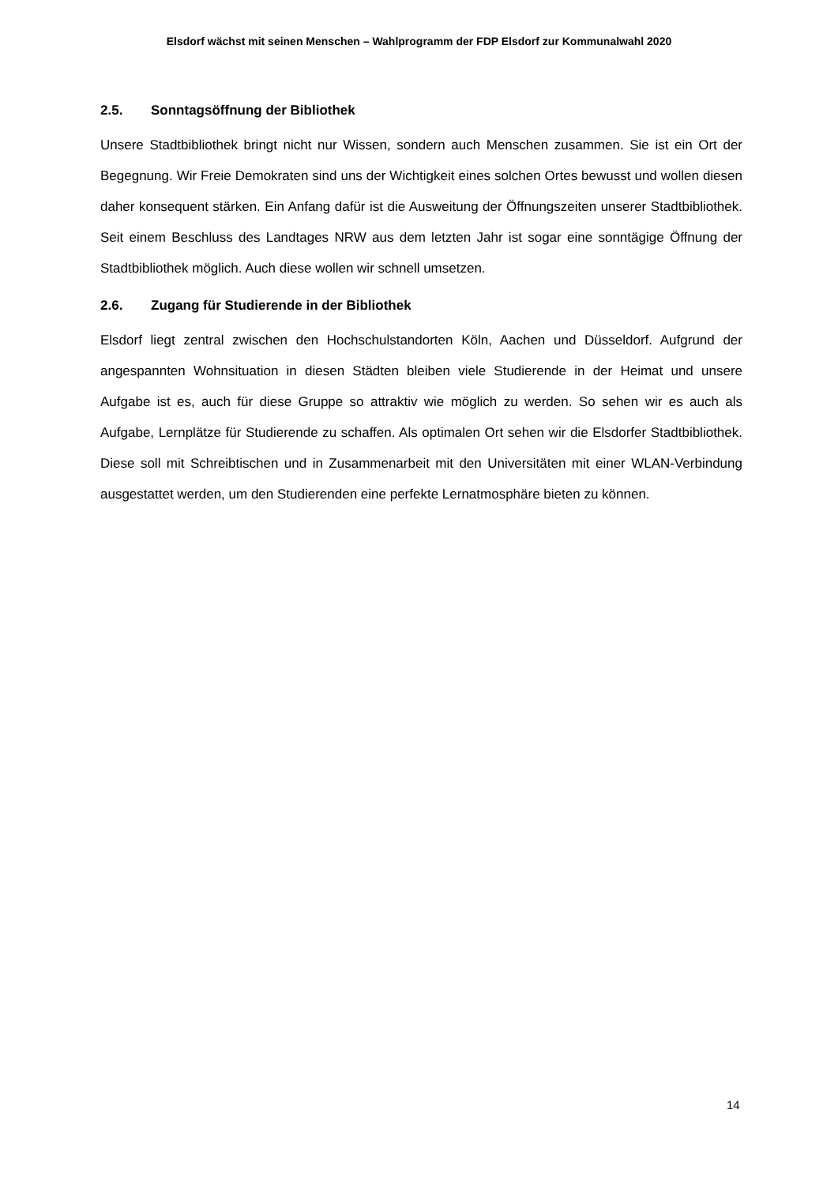Elsdorf wächst mit seinen Menschen – Wahlprogramm der FDP Elsdorf zur Kommunalwahl 2020
2.5. Sonntagsöffnung der Bibliothek
Unsere Stadtbibliothek bringt nicht nur Wissen, sondern auch Menschen zusammen. Sie ist ein Ort der Begegnung. Wir Freie Demokraten sind uns der Wichtigkeit eines solchen Ortes bewusst und wollen diesen daher konsequent stärken. Ein Anfang dafür ist die Ausweitung der Öffnungszeiten unserer Stadtbibliothek. Seit einem Beschluss des Landtages NRW aus dem letzten Jahr ist sogar eine sonntägige Öffnung der Stadtbibliothek möglich. Auch diese wollen wir schnell umsetzen.
2.6. Zugang für Studierende in der Bibliothek
Elsdorf liegt zentral zwischen den Hochschulstandorten Köln, Aachen und Düsseldorf. Aufgrund der angespannten Wohnsituation in diesen Städten bleiben viele Studierende in der Heimat und unsere Aufgabe ist es, auch für diese Gruppe so attraktiv wie möglich zu werden. So sehen wir es auch als Aufgabe, Lernplätze für Studierende zu schaffen. Als optimalen Ort sehen wir die Elsdorfer Stadtbibliothek. Diese soll mit Schreibtischen und in Zusammenarbeit mit den Universitäten mit einer WLAN-Verbindung ausgestattet werden, um den Studierenden eine perfekte Lernatmosphäre bieten zu können.
14